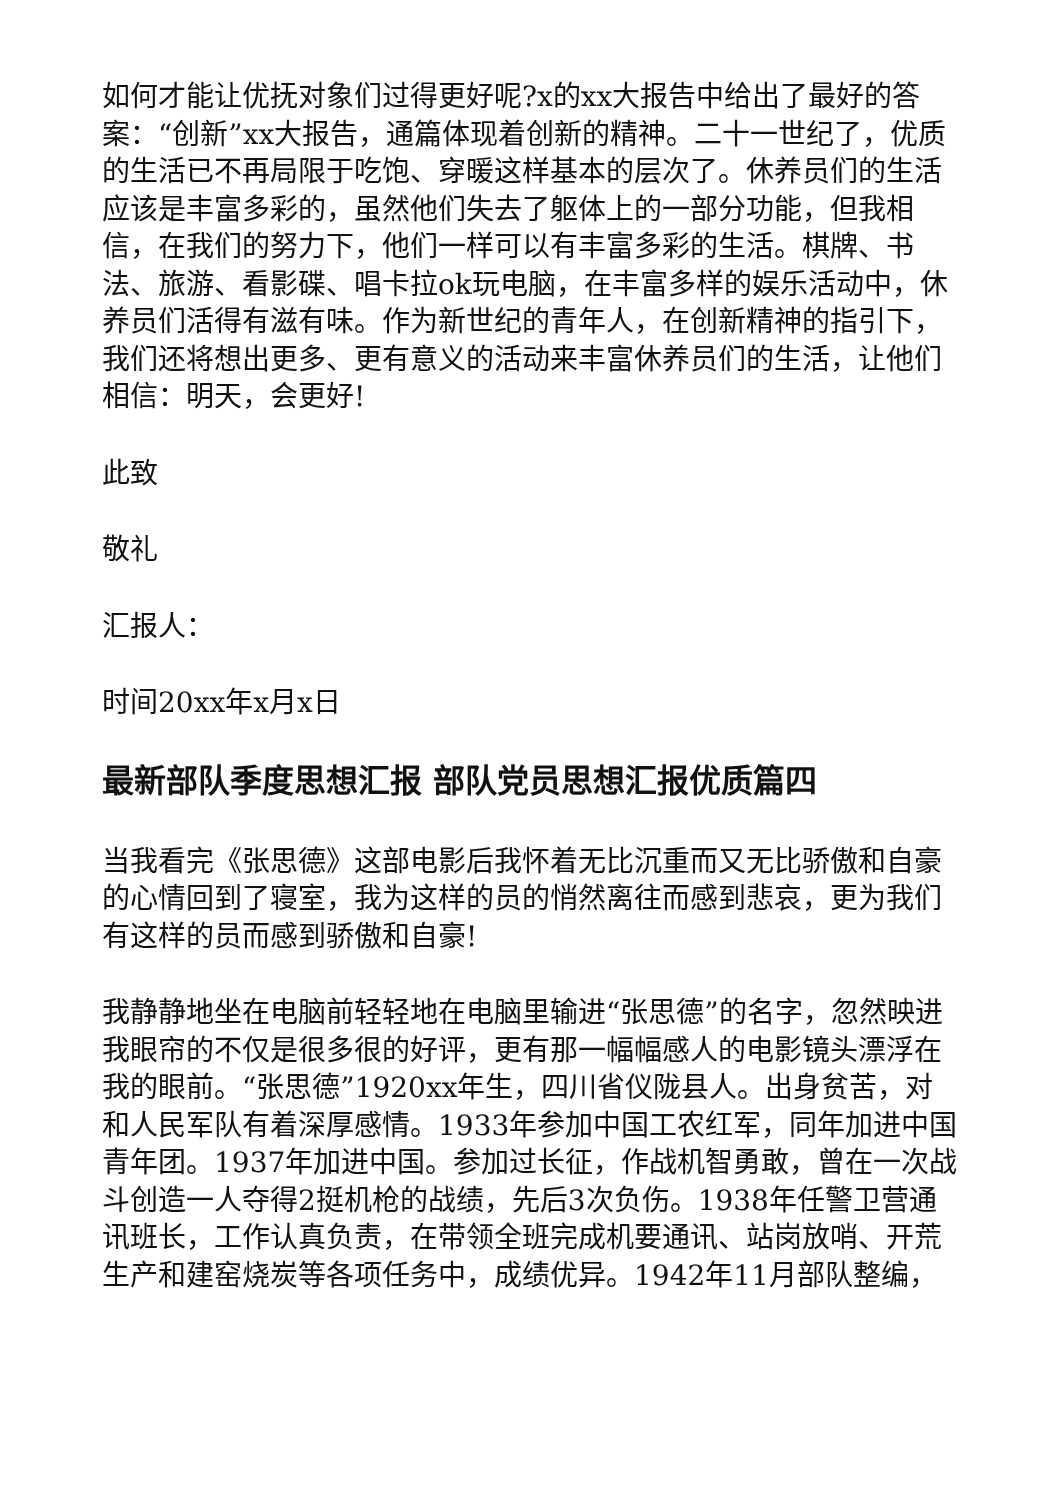如何才能让优抚对象们过得更好呢?x的xx大报告中给出了最好的答案：“创新”xx大报告，通篇体现着创新的精神。二十一世纪了，优质的生活已不再局限于吃饱、穿暖这样基本的层次了。休养员们的生活应该是丰富多彩的，虽然他们失去了躯体上的一部分功能，但我相信，在我们的努力下，他们一样可以有丰富多彩的生活。棋牌、书法、旅游、看影碟、唱卡拉ok玩电脑，在丰富多样的娱乐活动中，休养员们活得有滋有味。作为新世纪的青年人，在创新精神的指引下，我们还将想出更多、更有意义的活动来丰富休养员们的生活，让他们相信：明天，会更好!
此致
敬礼
汇报人：
时间20xx年x月x日
最新部队季度思想汇报 部队党员思想汇报优质篇四
当我看完《张思德》这部电影后我怀着无比沉重而又无比骄傲和自豪的心情回到了寝室，我为这样的员的悄然离往而感到悲哀，更为我们有这样的员而感到骄傲和自豪!
我静静地坐在电脑前轻轻地在电脑里输进“张思德”的名字，忽然映进我眼帘的不仅是很多很的好评，更有那一幅幅感人的电影镜头漂浮在我的眼前。“张思德”1920xx年生，四川省仪陇县人。出身贫苦，对和人民军队有着深厚感情。1933年参加中国工农红军，同年加进中国青年团。1937年加进中国。参加过长征，作战机智勇敢，曾在一次战斗创造一人夺得2挺机枪的战绩，先后3次负伤。1938年任警卫营通讯班长，工作认真负责，在带领全班完成机要通讯、站岗放哨、开荒生产和建窑烧炭等各项任务中，成绩优异。1942年11月部队整编，